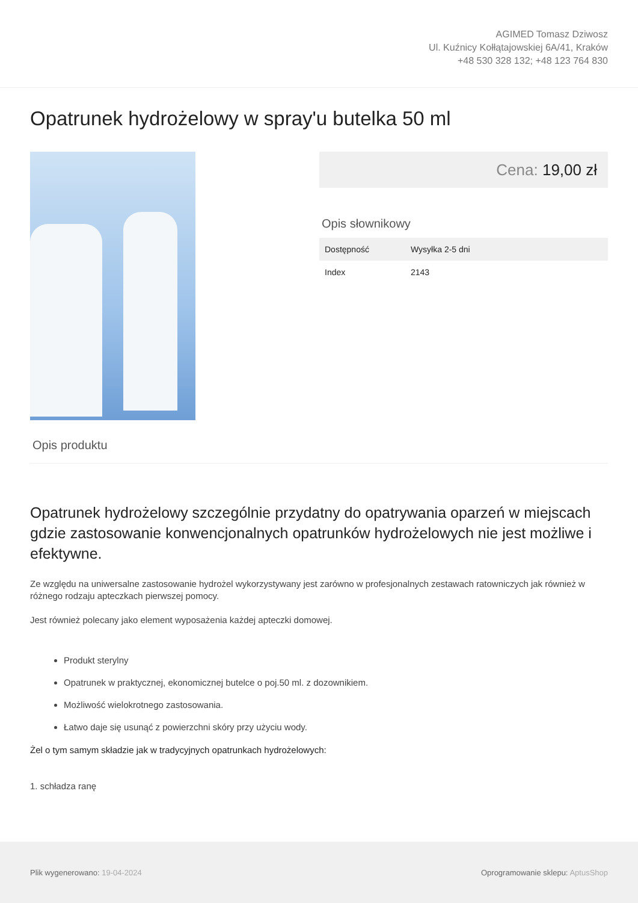AGIMED Tomasz Dziwosz
Ul. Kuźnicy Kołłątajowskiej 6A/41, Kraków
+48 530 328 132; +48 123 764 830
Opatrunek hydrożelowy w spray'u butelka 50 ml
Cena: 19,00 zł
Opis słownikowy
| Dostępność | Wysyłka 2-5 dni |
| Index | 2143 |
Opis produktu
Opatrunek hydrożelowy szczególnie przydatny do opatrywania oparzeń w miejscach gdzie zastosowanie konwencjonalnych opatrunków hydrożelowych nie jest możliwe i efektywne.
Ze względu na uniwersalne zastosowanie hydrożel wykorzystywany jest zarówno w profesjonalnych zestawach ratowniczych jak również w różnego rodzaju apteczkach pierwszej pomocy.
Jest również polecany jako element wyposażenia każdej apteczki domowej.
Produkt sterylny
Opatrunek w praktycznej, ekonomicznej butelce o poj.50 ml. z dozownikiem.
Możliwość wielokrotnego zastosowania.
Łatwo daje się usunąć z powierzchni skóry przy użyciu wody.
Żel o tym samym składzie jak w tradycyjnych opatrunkach hydrożelowych:
1. schładza ranę
Plik wygenerowano: 19-04-2024
Oprogramowanie sklepu: AptusShop